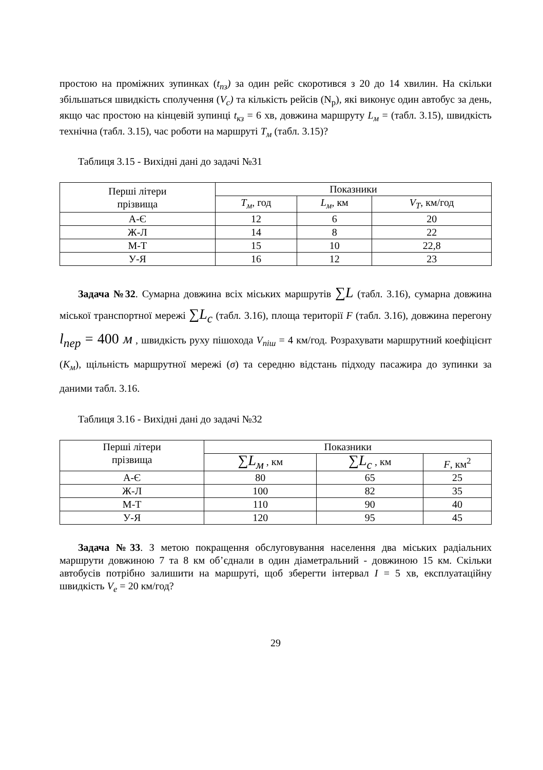простою на проміжних зупинках (t<sub>пз</sub>) за один рейс скоротився з 20 до 14 хвилин. На скільки збільшаться швидкість сполучення (V<sub>c</sub>) та кількість рейсів (N<sub>р</sub>), які виконує один автобус за день, якщо час простою на кінцевій зупинці t<sub>кз</sub> = 6 хв, довжина маршруту L<sub>м</sub> = (табл. 3.15), швидкість технічна (табл. 3.15), час роботи на маршруті Т<sub>м</sub> (табл. 3.15)?
Таблиця 3.15 - Вихідні дані до задачі №31
| Перші літери прізвища | Показники | | |
| --- | --- | --- | --- |
| | Т<sub>м</sub> , год | L<sub>м</sub> , км | V<sub>T</sub> , км/год |
| А-Є | 12 | 6 | 20 |
| Ж-Л | 14 | 8 | 22 |
| М-Т | 15 | 10 | 22,8 |
| У-Я | 16 | 12 | 23 |
Задача №32. Сумарна довжина всіх міських маршрутів ∑L (табл. 3.16), сумарна довжина міської транспортної мережі ∑L<sub>c</sub> (табл. 3.16), площа території F (табл. 3.16), довжина перегону l<sub>пер</sub> = 400 м , швидкість руху пішохода V<sub>піш</sub> = 4 км/год. Розрахувати маршрутний коефіцієнт (К<sub>м</sub>), щільність маршрутної мережі (σ) та середню відстань підходу пасажира до зупинки за даними табл. 3.16.
Таблиця 3.16 - Вихідні дані до задачі №32
| Перші літери прізвища | Показники | | |
| --- | --- | --- | --- |
| | ∑ L<sub>м</sub> , км | ∑ L<sub>c</sub> , км | F , км<sup>2</sup> |
| А-Є | 80 | 65 | 25 |
| Ж-Л | 100 | 82 | 35 |
| М-Т | 110 | 90 | 40 |
| У-Я | 120 | 95 | 45 |
Задача №33. З метою покращення обслуговування населення два міських радіальних маршрути довжиною 7 та 8 км об’єднали в один діаметральний - довжиною 15 км. Скільки автобусів потрібно залишити на маршруті, щоб зберегти інтервал I = 5 хв, експлуатаційну швидкість V<sub>e</sub> = 20 км/год?
29